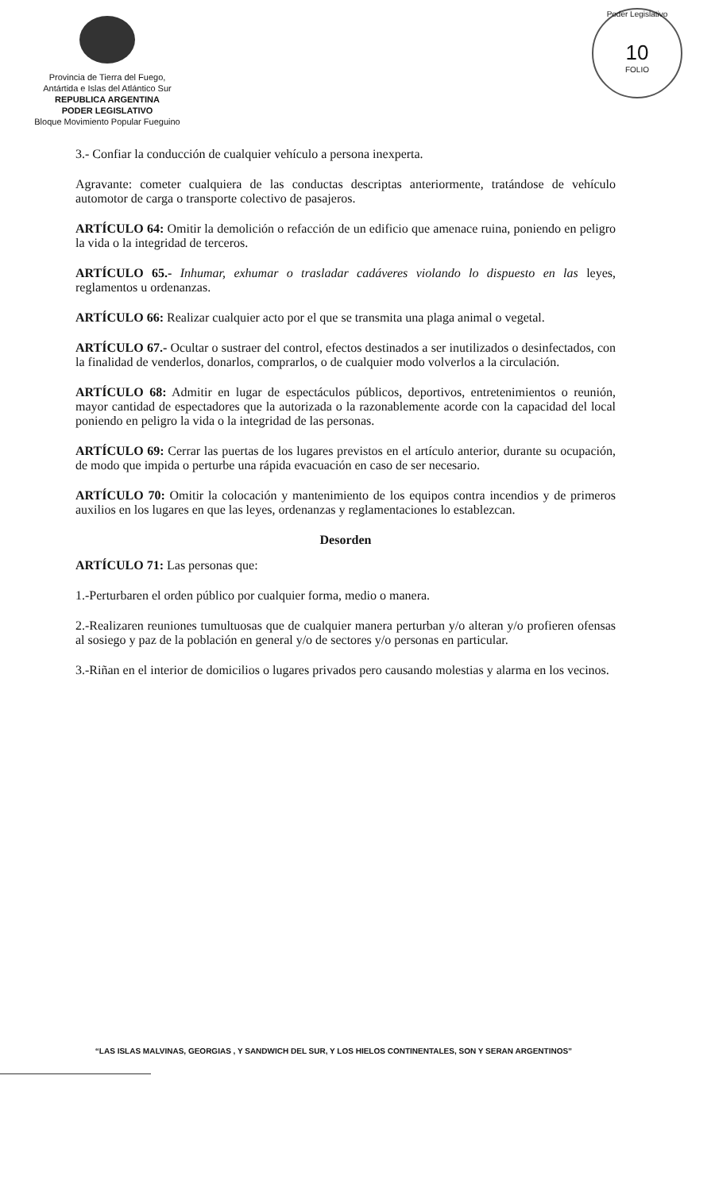Provincia de Tierra del Fuego,
Antártida e Islas del Atlántico Sur
REPUBLICA ARGENTINA
PODER LEGISLATIVO
Bloque Movimiento Popular Fueguino
Poder Legislativo
10
FOLIO
3.- Confiar la conducción de cualquier vehículo a persona inexperta.
Agravante: cometer cualquiera de las conductas descriptas anteriormente, tratándose de vehículo automotor de carga o transporte colectivo de pasajeros.
ARTÍCULO 64: Omitir la demolición o refacción de un edificio que amenace ruina, poniendo en peligro la vida o la integridad de terceros.
ARTÍCULO 65.- Inhumar, exhumar o trasladar cadáveres violando lo dispuesto en las leyes, reglamentos u ordenanzas.
ARTÍCULO 66: Realizar cualquier acto por el que se transmita una plaga animal o vegetal.
ARTÍCULO 67.- Ocultar o sustraer del control, efectos destinados a ser inutilizados o desinfectados, con la finalidad de venderlos, donarlos, comprarlos, o de cualquier modo volverlos a la circulación.
ARTÍCULO 68: Admitir en lugar de espectáculos públicos, deportivos, entretenimientos o reunión, mayor cantidad de espectadores que la autorizada o la razonablemente acorde con la capacidad del local poniendo en peligro la vida o la integridad de las personas.
ARTÍCULO 69: Cerrar las puertas de los lugares previstos en el artículo anterior, durante su ocupación, de modo que impida o perturbe una rápida evacuación en caso de ser necesario.
ARTÍCULO 70: Omitir la colocación y mantenimiento de los equipos contra incendios y de primeros auxilios en los lugares en que las leyes, ordenanzas y reglamentaciones lo establezcan.
Desorden
ARTÍCULO 71: Las personas que:
1.-Perturbaren el orden público por cualquier forma, medio o manera.
2.-Realizaren reuniones tumultuosas que de cualquier manera perturban y/o alteran y/o profieren ofensas al sosiego y paz de la población en general y/o de sectores y/o personas en particular.
3.-Riñan en el interior de domicilios o lugares privados pero causando molestias y alarma en los vecinos.
“LAS ISLAS MALVINAS, GEORGIAS , Y SANDWICH DEL SUR, Y LOS HIELOS CONTINENTALES, SON Y SERAN ARGENTINOS”